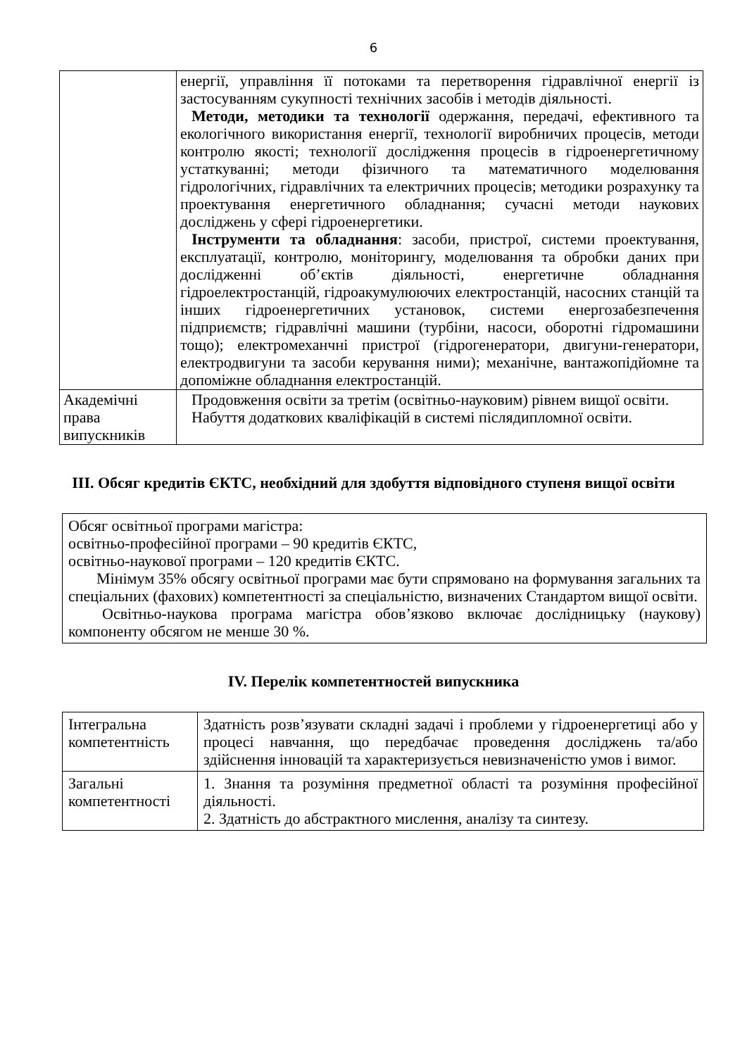6
| | енергії, управління її потоками та перетворення гідравлічної енергії із застосуванням сукупності технічних засобів і методів діяльності. Методи, методики та технології одержання, передачі, ефективного та екологічного використання енергії, технології виробничих процесів, методи контролю якості; технології дослідження процесів в гідроенергетичному устаткуванні; методи фізичного та математичного моделювання гідрологічних, гідравлічних та електричних процесів; методики розрахунку та проектування енергетичного обладнання; сучасні методи наукових досліджень у сфері гідроенергетики. Інструменти та обладнання : засоби, пристрої, системи проектування, експлуатації, контролю, моніторингу, моделювання та обробки даних при дослідженні об’єктів діяльності, енергетичне обладнання гідроелектростанцій, гідроакумулюючих електростанцій, насосних станцій та інших гідроенергетичних установок, системи енергозабезпечення підприємств; гідравлічні машини (турбіни, насоси, оборотні гідромашини тощо); електромеханчні пристрої (гідрогенератори, двигуни-генератори, електродвигуни та засоби керування ними); механічне, вантажопідйомне та допоміжне обладнання електростанцій. |
| Академічні права випускників | Продовження освіти за третім (освітньо-науковим) рівнем вищої освіти. Набуття додаткових кваліфікацій в системі післядипломної освіти. |
III. Обсяг кредитів ЄКТС, необхідний для здобуття відповідного ступеня вищої освіти
Обсяг освітньої програми магістра:
освітньо-професійної програми – 90 кредитів ЄКТС,
освітньо-наукової програми – 120 кредитів ЄКТС.
Мінімум 35% обсягу освітньої програми має бути спрямовано на формування загальних та спеціальних (фахових) компетентності за спеціальністю, визначених Стандартом вищої освіти.
Освітньо-наукова програма магістра обов’язково включає дослідницьку (наукову) компоненту обсягом не менше 30 %.
IV. Перелік компетентностей випускника
| Інтегральна компетентність | Здатність розв’язувати складні задачі і проблеми у гідроенергетиці або у процесі навчання, що передбачає проведення досліджень та/або здійснення інновацій та характеризується невизначеністю умов і вимог. |
| Загальні компетентності | 1. Знання та розуміння предметної області та розуміння професійної діяльності. 2. Здатність до абстрактного мислення, аналізу та синтезу. |